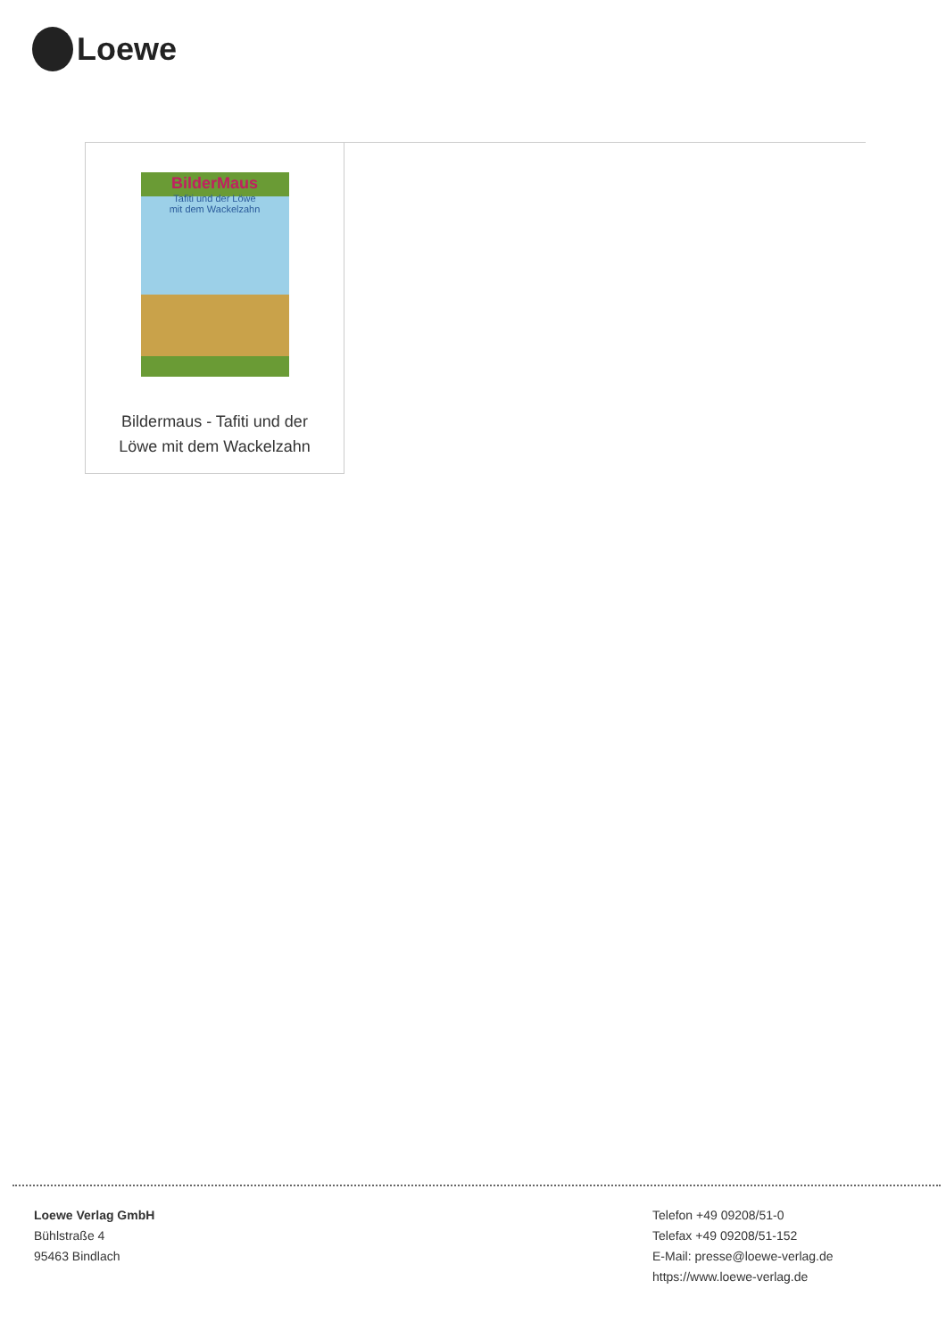Loewe
BilderMaus
Tafiti und der Löwe
mit dem Wackelzahn
Bildermaus - Tafiti und der
Löwe mit dem Wackelzahn
Loewe Verlag GmbH
Bühlstraße 4
95463 Bindlach
Telefon +49 09208/51-0
Telefax +49 09208/51-152
E-Mail: presse@loewe-verlag.de
https://www.loewe-verlag.de